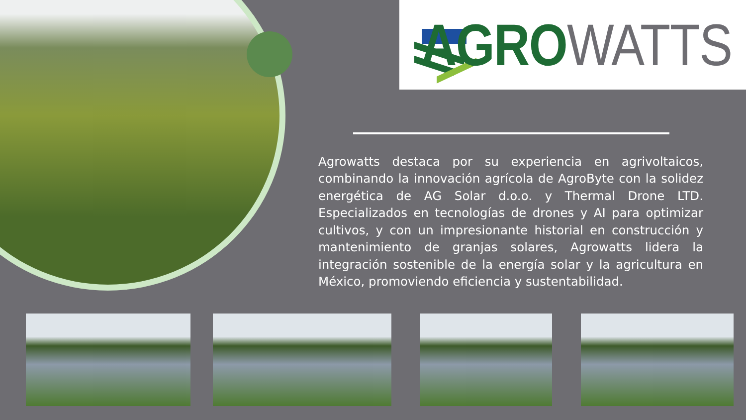AGRO WATTS
Agrowatts destaca por su experiencia en agrivoltaicos, combinando la innovación agrícola de AgroByte con la solidez energética de AG Solar d.o.o. y Thermal Drone LTD. Especializados en tecnologías de drones y AI para optimizar cultivos, y con un impresionante historial en construcción y mantenimiento de granjas solares, Agrowatts lidera la integración sostenible de la energía solar y la agricultura en México, promoviendo eficiencia y sustentabilidad.